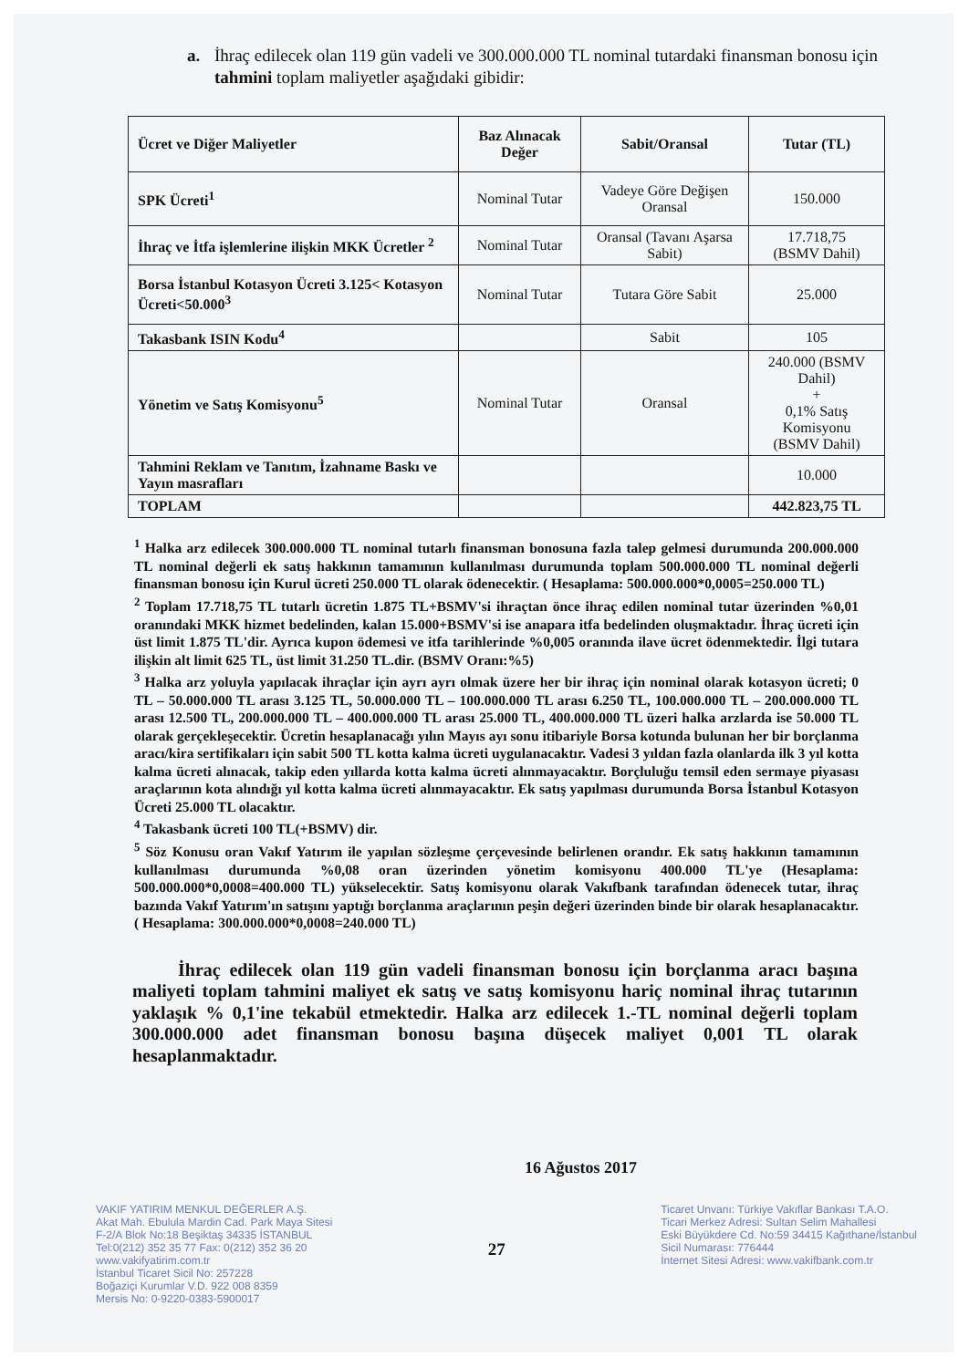a. İhraç edilecek olan 119 gün vadeli ve 300.000.000 TL nominal tutardaki finansman bonosu için tahmini toplam maliyetler aşağıdaki gibidir:
| Ücret ve Diğer Maliyetler | Baz Alınacak Değer | Sabit/Oransal | Tutar (TL) |
| --- | --- | --- | --- |
| SPK Ücreti<sup>1</sup> | Nominal Tutar | Vadeye Göre Değişen Oransal | 150.000 |
| İhraç ve İtfa işlemlerine ilişkin MKK Ücretler <sup>2</sup> | Nominal Tutar | Oransal (Tavanı Aşarsa Sabit) | 17.718,75 (BSMV Dahil) |
| Borsa İstanbul Kotasyon Ücreti 3.125< Kotasyon Ücreti<50.000<sup>3</sup> | Nominal Tutar | Tutara Göre Sabit | 25.000 |
| Takasbank ISIN Kodu<sup>4</sup> | | Sabit | 105 |
| Yönetim ve Satış Komisyonu<sup>5</sup> | Nominal Tutar | Oransal | 240.000 (BSMV Dahil) + 0,1% Satış Komisyonu (BSMV Dahil) |
| Tahmini Reklam ve Tanıtım, İzahname Baskı ve Yayın masrafları | | | 10.000 |
| TOPLAM | | | 442.823,75 TL |
<sup>1</sup> Halka arz edilecek 300.000.000 TL nominal tutarlı finansman bonosuna fazla talep gelmesi durumunda 200.000.000 TL nominal değerli ek satış hakkının tamamının kullanılması durumunda toplam 500.000.000 TL nominal değerli finansman bonosu için Kurul ücreti 250.000 TL olarak ödenecektir. ( Hesaplama: 500.000.000*0,0005=250.000 TL)
<sup>2</sup> Toplam 17.718,75 TL tutarlı ücretin 1.875 TL+BSMV'si ihraçtan önce ihraç edilen nominal tutar üzerinden %0,01 oranındaki MKK hizmet bedelinden, kalan 15.000+BSMV'si ise anapara itfa bedelinden oluşmaktadır. İhraç ücreti için üst limit 1.875 TL'dir. Ayrıca kupon ödemesi ve itfa tarihlerinde %0,005 oranında ilave ücret ödenmektedir. İlgi tutara ilişkin alt limit 625 TL, üst limit 31.250 TL.dir. (BSMV Oranı:%5)
<sup>3</sup> Halka arz yoluyla yapılacak ihraçlar için ayrı ayrı olmak üzere her bir ihraç için nominal olarak kotasyon ücreti; 0 TL – 50.000.000 TL arası 3.125 TL, 50.000.000 TL – 100.000.000 TL arası 6.250 TL, 100.000.000 TL – 200.000.000 TL arası 12.500 TL, 200.000.000 TL – 400.000.000 TL arası 25.000 TL, 400.000.000 TL üzeri halka arzlarda ise 50.000 TL olarak gerçekleşecektir. Ücretin hesaplanacağı yılın Mayıs ayı sonu itibariyle Borsa kotunda bulunan her bir borçlanma aracı/kira sertifikaları için sabit 500 TL kotta kalma ücreti uygulanacaktır. Vadesi 3 yıldan fazla olanlarda ilk 3 yıl kotta kalma ücreti alınacak, takip eden yıllarda kotta kalma ücreti alınmayacaktır. Borçluluğu temsil eden sermaye piyasası araçlarının kota alındığı yıl kotta kalma ücreti alınmayacaktır. Ek satış yapılması durumunda Borsa İstanbul Kotasyon Ücreti 25.000 TL olacaktır.
<sup>4</sup> Takasbank ücreti 100 TL(+BSMV) dir.
<sup>5</sup> Söz Konusu oran Vakıf Yatırım ile yapılan sözleşme çerçevesinde belirlenen orandır. Ek satış hakkının tamamının kullanılması durumunda %0,08 oran üzerinden yönetim komisyonu 400.000 TL'ye (Hesaplama: 500.000.000*0,0008=400.000 TL) yükselecektir. Satış komisyonu olarak Vakıfbank tarafından ödenecek tutar, ihraç bazında Vakıf Yatırım'ın satışını yaptığı borçlanma araçlarının peşin değeri üzerinden binde bir olarak hesaplanacaktır. ( Hesaplama: 300.000.000*0,0008=240.000 TL)
İhraç edilecek olan 119 gün vadeli finansman bonosu için borçlanma aracı başına maliyeti toplam tahmini maliyet ek satış ve satış komisyonu hariç nominal ihraç tutarının yaklaşık % 0,1'ine tekabül etmektedir. Halka arz edilecek 1.-TL nominal değerli toplam 300.000.000 adet finansman bonosu başına düşecek maliyet 0,001 TL olarak hesaplanmaktadır.
16 Ağustos 2017
VAKIF YATIRIM MENKUL DEĞERLER A.Ş.
Akat Mah. Ebulula Mardin Cad. Park Maya Sitesi
F-2/A Blok No:18 Beşiktaş 34335 İSTANBUL
Tel:0(212) 352 35 77 Fax: 0(212) 352 36 20
www.vakifyatirim.com.tr
İstanbul Ticaret Sicil No: 257228
Boğaziçi Kurumlar V.D. 922 008 8359
Mersis No: 0-9220-0383-5900017
27
Ticaret Unvanı: Türkiye Vakıflar Bankası T.A.O.
Ticari Merkez Adresi: Sultan Selim Mahallesi
Eski Büyükdere Cd. No:59 34415 Kağıthane/İstanbul
Sicil Numarası: 776444
İnternet Sitesi Adresi: www.vakifbank.com.tr